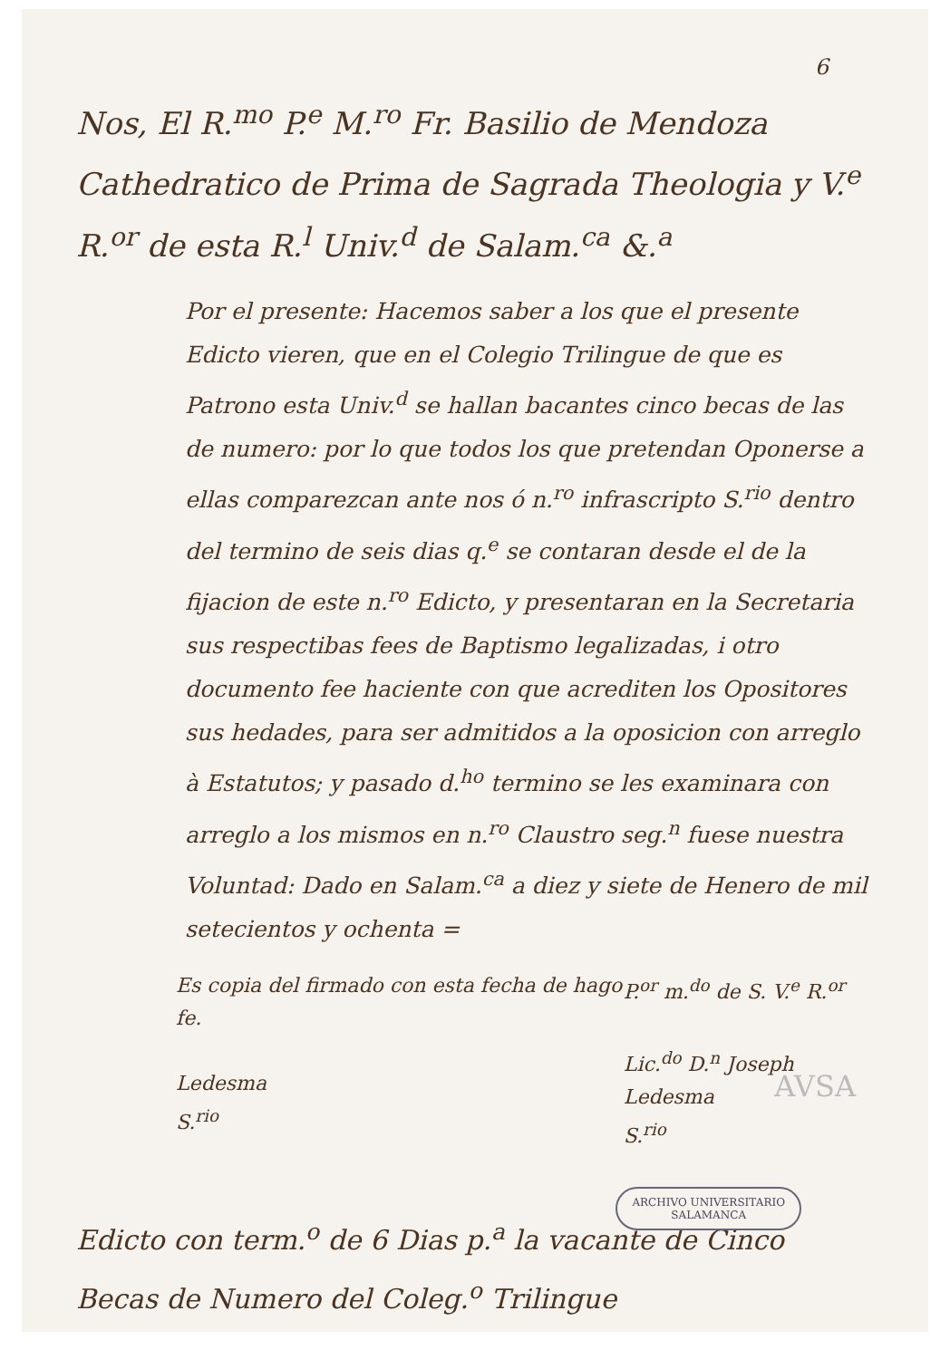6
Nos, El R.<sup>mo</sup> P.<sup>e</sup> M.<sup>ro</sup> Fr. Basilio de Mendoza Cathedratico de Prima de Sagrada Theologia y V.<sup>e</sup> R.<sup>or</sup> de esta R.<sup>l</sup> Univ.<sup>d</sup> de Salam.<sup>ca</sup> &.<sup>a</sup>
Por el presente: Hacemos saber a los que el presente Edicto vieren, que en el Colegio Trilingue de que es Patrono esta Univ.<sup>d</sup> se hallan bacantes cinco becas de las de numero: por lo que todos los que pretendan Oponerse a ellas comparezcan ante nos ó n.<sup>ro</sup> infrascripto S.<sup>rio</sup> dentro del termino de seis dias q.<sup>e</sup> se contaran desde el de la fijacion de este n.<sup>ro</sup> Edicto, y presentaran en la Secretaria sus respectibas fees de Baptismo legalizadas, i otro documento fee haciente con que acrediten los Opositores sus hedades, para ser admitidos a la oposicion con arreglo à Estatutos; y pasado d.<sup>ho</sup> termino se les examinara con arreglo a los mismos en n.<sup>ro</sup> Claustro seg.<sup>n</sup> fuese nuestra Voluntad: Dado en Salam.<sup>ca</sup> a diez y siete de Henero de mil setecientos y ochenta =
Es copia del firmado con esta fecha de hago fe.
Ledesma
S.<sup>rio</sup>
P.<sup>or</sup> m.<sup>do</sup> de S. V.<sup>e</sup> R.<sup>or</sup>
Lic.<sup>do</sup> D.<sup>n</sup> Joseph Ledesma
S.<sup>rio</sup>
Edicto con term.<sup>o</sup> de 6 Dias p.<sup>a</sup> la vacante de Cinco Becas de Numero del Coleg.<sup>o</sup> Trilingue
AVSA
ARCHIVO UNIVERSITARIO
SALAMANCA